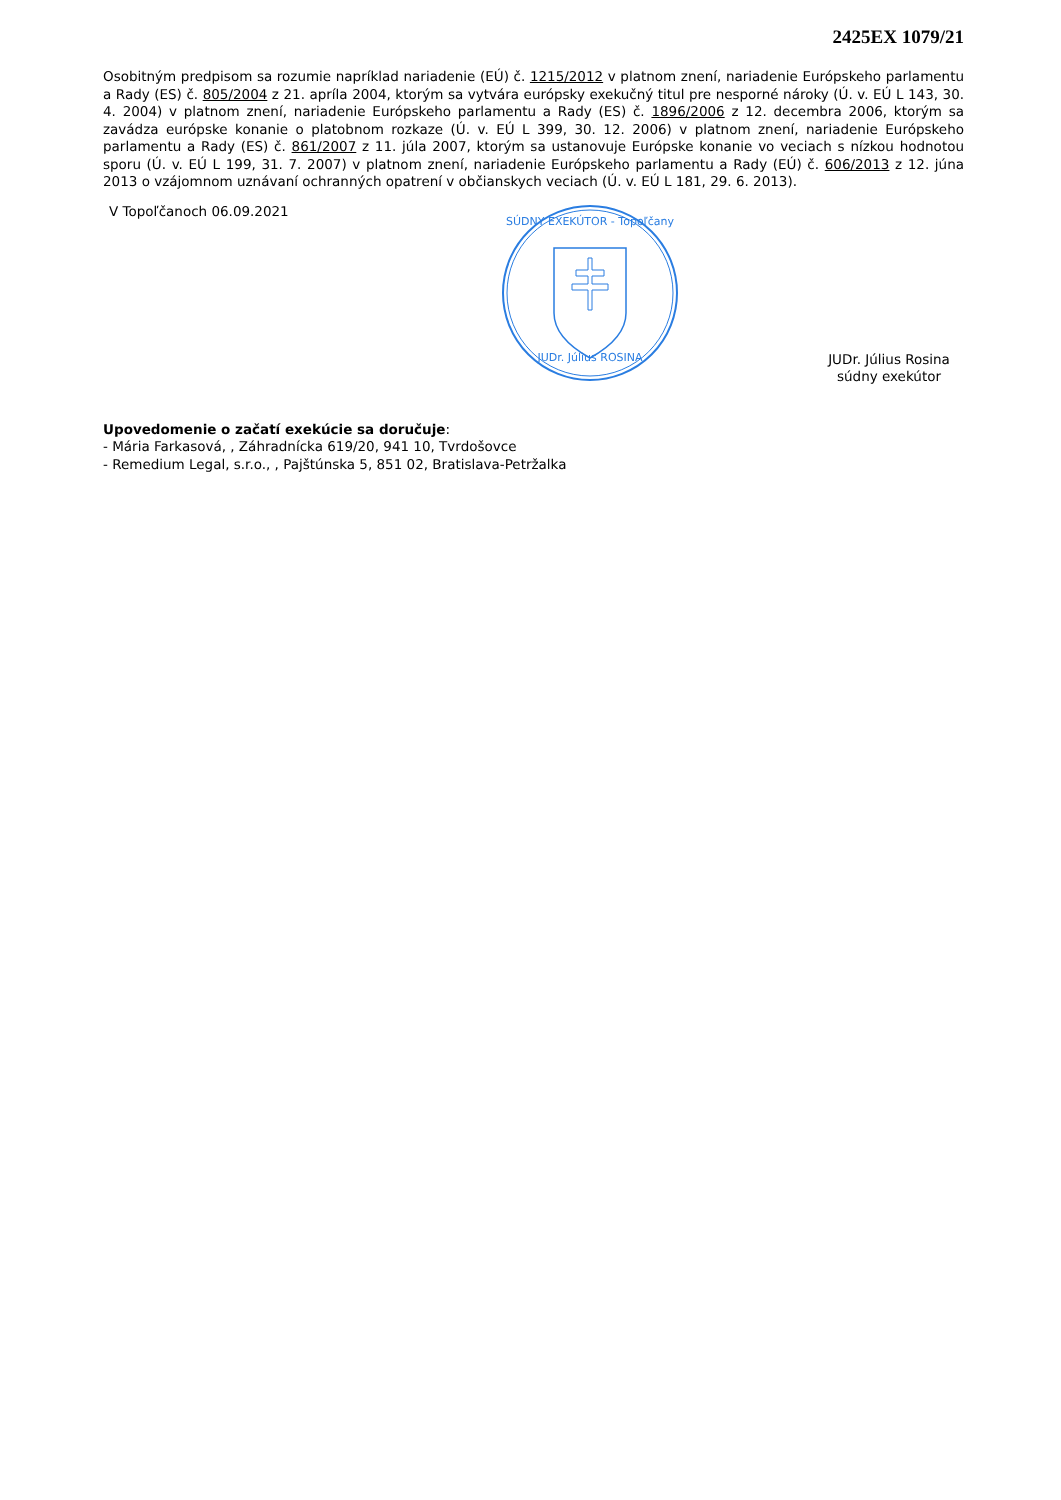2425EX 1079/21
Osobitným predpisom sa rozumie napríklad nariadenie (EÚ) č. 1215/2012 v platnom znení, nariadenie Európskeho parlamentu a Rady (ES) č. 805/2004 z 21. apríla 2004, ktorým sa vytvára európsky exekučný titul pre nesporné nároky (Ú. v. EÚ L 143, 30. 4. 2004) v platnom znení, nariadenie Európskeho parlamentu a Rady (ES) č. 1896/2006 z 12. decembra 2006, ktorým sa zavádza európske konanie o platobnom rozkaze (Ú. v. EÚ L 399, 30. 12. 2006) v platnom znení, nariadenie Európskeho parlamentu a Rady (ES) č. 861/2007 z 11. júla 2007, ktorým sa ustanovuje Európske konanie vo veciach s nízkou hodnotou sporu (Ú. v. EÚ L 199, 31. 7. 2007) v platnom znení, nariadenie Európskeho parlamentu a Rady (EÚ) č. 606/2013 z 12. júna 2013 o vzájomnom uznávaní ochranných opatrení v občianskych veciach (Ú. v. EÚ L 181, 29. 6. 2013).
V Topoľčanoch 06.09.2021
SÚDNY EXEKÚTOR - Topoľčany
JUDr. Július ROSINA
JUDr. Július Rosina
súdny exekútor
Upovedomenie o začatí exekúcie sa doručuje:
- Mária Farkasová, , Záhradnícka 619/20, 941 10, Tvrdošovce
- Remedium Legal, s.r.o., , Pajštúnska 5, 851 02, Bratislava-Petržalka